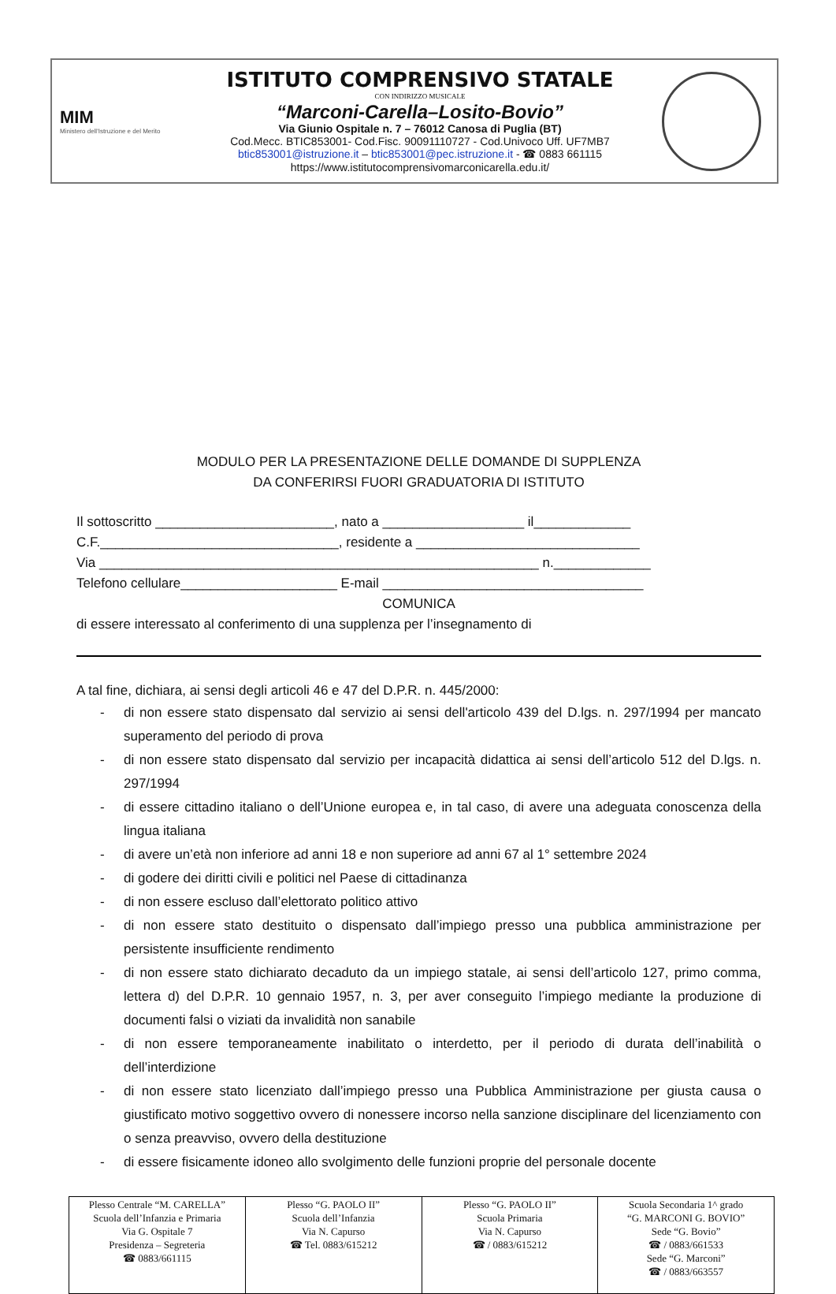MIM
Ministero dell'Istruzione e del Merito
ISTITUTO COMPRENSIVO STATALE
CON INDIRIZZO MUSICALE
“Marconi-Carella–Losito-Bovio”
Via Giunio Ospitale n. 7 – 76012 Canosa di Puglia (BT)
Cod.Mecc. BTIC853001- Cod.Fisc. 90091110727 - Cod.Univoco Uff. UF7MB7
btic853001@istruzione.it – btic853001@pec.istruzione.it - ☎ 0883 661115
https://www.istitutocomprensivomarconicarella.edu.it/
MODULO PER LA PRESENTAZIONE DELLE DOMANDE DI SUPPLENZA
DA CONFERIRSI FUORI GRADUATORIA DI ISTITUTO
Il sottoscritto ________________________, nato a ___________________ il_____________
C.F.________________________________, residente a ______________________________
Via ___________________________________________________________ n._____________
Telefono cellulare_____________________ E-mail ___________________________________
COMUNICA
di essere interessato al conferimento di una supplenza per l’insegnamento di
A tal fine, dichiara, ai sensi degli articoli 46 e 47 del D.P.R. n. 445/2000:
- di non essere stato dispensato dal servizio ai sensi dell'articolo 439 del D.lgs. n. 297/1994 per mancato superamento del periodo di prova
- di non essere stato dispensato dal servizio per incapacità didattica ai sensi dell’articolo 512 del D.lgs. n. 297/1994
- di essere cittadino italiano o dell’Unione europea e, in tal caso, di avere una adeguata conoscenza della lingua italiana
- di avere un’età non inferiore ad anni 18 e non superiore ad anni 67 al 1° settembre 2024
- di godere dei diritti civili e politici nel Paese di cittadinanza
- di non essere escluso dall’elettorato politico attivo
- di non essere stato destituito o dispensato dall’impiego presso una pubblica amministrazione per persistente insufficiente rendimento
- di non essere stato dichiarato decaduto da un impiego statale, ai sensi dell’articolo 127, primo comma, lettera d) del D.P.R. 10 gennaio 1957, n. 3, per aver conseguito l’impiego mediante la produzione di documenti falsi o viziati da invalidità non sanabile
- di non essere temporaneamente inabilitato o interdetto, per il periodo di durata dell’inabilità o dell’interdizione
- di non essere stato licenziato dall’impiego presso una Pubblica Amministrazione per giusta causa o giustificato motivo soggettivo ovvero di nonessere incorso nella sanzione disciplinare del licenziamento con o senza preavviso, ovvero della destituzione
- di essere fisicamente idoneo allo svolgimento delle funzioni proprie del personale docente
| Plesso Centrale “M. CARELLA” Scuola dell’Infanzia e Primaria Via G. Ospitale 7 Presidenza – Segreteria ☎ 0883/661115 | Plesso “G. PAOLO II” Scuola dell’Infanzia Via N. Capurso ☎ Tel. 0883/615212 | Plesso “G. PAOLO II” Scuola Primaria Via N. Capurso ☎ / 0883/615212 | Scuola Secondaria 1^ grado “G. MARCONI G. BOVIO” Sede “G. Bovio” ☎ / 0883/661533 Sede “G. Marconi” ☎ / 0883/663557 |